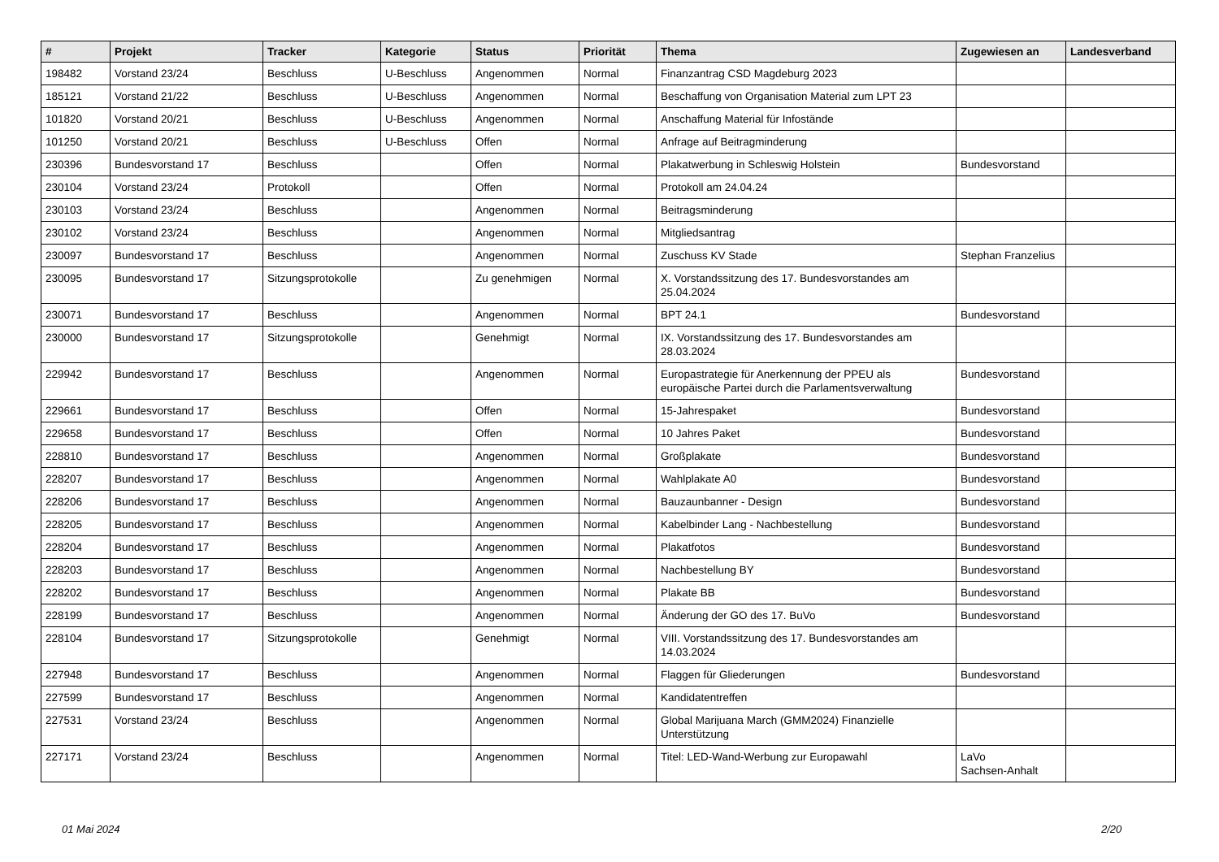| # | Projekt | Tracker | Kategorie | Status | Priorität | Thema | Zugewiesen an | Landesverband |
| --- | --- | --- | --- | --- | --- | --- | --- | --- |
| 198482 | Vorstand 23/24 | Beschluss | U-Beschluss | Angenommen | Normal | Finanzantrag CSD Magdeburg 2023 | | |
| 185121 | Vorstand 21/22 | Beschluss | U-Beschluss | Angenommen | Normal | Beschaffung von Organisation Material zum LPT 23 | | |
| 101820 | Vorstand 20/21 | Beschluss | U-Beschluss | Angenommen | Normal | Anschaffung Material für Infostände | | |
| 101250 | Vorstand 20/21 | Beschluss | U-Beschluss | Offen | Normal | Anfrage auf Beitragminderung | | |
| 230396 | Bundesvorstand 17 | Beschluss | | Offen | Normal | Plakatwerbung in Schleswig Holstein | Bundesvorstand | |
| 230104 | Vorstand 23/24 | Protokoll | | Offen | Normal | Protokoll am 24.04.24 | | |
| 230103 | Vorstand 23/24 | Beschluss | | Angenommen | Normal | Beitragsminderung | | |
| 230102 | Vorstand 23/24 | Beschluss | | Angenommen | Normal | Mitgliedsantrag | | |
| 230097 | Bundesvorstand 17 | Beschluss | | Angenommen | Normal | Zuschuss KV Stade | Stephan Franzelius | |
| 230095 | Bundesvorstand 17 | Sitzungsprotokolle | | Zu genehmigen | Normal | X. Vorstandssitzung des 17. Bundesvorstandes am 25.04.2024 | | |
| 230071 | Bundesvorstand 17 | Beschluss | | Angenommen | Normal | BPT 24.1 | Bundesvorstand | |
| 230000 | Bundesvorstand 17 | Sitzungsprotokolle | | Genehmigt | Normal | IX. Vorstandssitzung des 17. Bundesvorstandes am 28.03.2024 | | |
| 229942 | Bundesvorstand 17 | Beschluss | | Angenommen | Normal | Europastrategie für Anerkennung der PPEU als europäische Partei durch die Parlamentsverwaltung | Bundesvorstand | |
| 229661 | Bundesvorstand 17 | Beschluss | | Offen | Normal | 15-Jahrespaket | Bundesvorstand | |
| 229658 | Bundesvorstand 17 | Beschluss | | Offen | Normal | 10 Jahres Paket | Bundesvorstand | |
| 228810 | Bundesvorstand 17 | Beschluss | | Angenommen | Normal | Großplakate | Bundesvorstand | |
| 228207 | Bundesvorstand 17 | Beschluss | | Angenommen | Normal | Wahlplakate A0 | Bundesvorstand | |
| 228206 | Bundesvorstand 17 | Beschluss | | Angenommen | Normal | Bauzaunbanner - Design | Bundesvorstand | |
| 228205 | Bundesvorstand 17 | Beschluss | | Angenommen | Normal | Kabelbinder Lang - Nachbestellung | Bundesvorstand | |
| 228204 | Bundesvorstand 17 | Beschluss | | Angenommen | Normal | Plakatfotos | Bundesvorstand | |
| 228203 | Bundesvorstand 17 | Beschluss | | Angenommen | Normal | Nachbestellung BY | Bundesvorstand | |
| 228202 | Bundesvorstand 17 | Beschluss | | Angenommen | Normal | Plakate BB | Bundesvorstand | |
| 228199 | Bundesvorstand 17 | Beschluss | | Angenommen | Normal | Änderung der GO des 17. BuVo | Bundesvorstand | |
| 228104 | Bundesvorstand 17 | Sitzungsprotokolle | | Genehmigt | Normal | VIII. Vorstandssitzung des 17. Bundesvorstandes am 14.03.2024 | | |
| 227948 | Bundesvorstand 17 | Beschluss | | Angenommen | Normal | Flaggen für Gliederungen | Bundesvorstand | |
| 227599 | Bundesvorstand 17 | Beschluss | | Angenommen | Normal | Kandidatentreffen | | |
| 227531 | Vorstand 23/24 | Beschluss | | Angenommen | Normal | Global Marijuana March (GMM2024) Finanzielle Unterstützung | | |
| 227171 | Vorstand 23/24 | Beschluss | | Angenommen | Normal | Titel: LED-Wand-Werbung zur Europawahl | LaVo Sachsen-Anhalt | |
01 Mai 2024 2/20